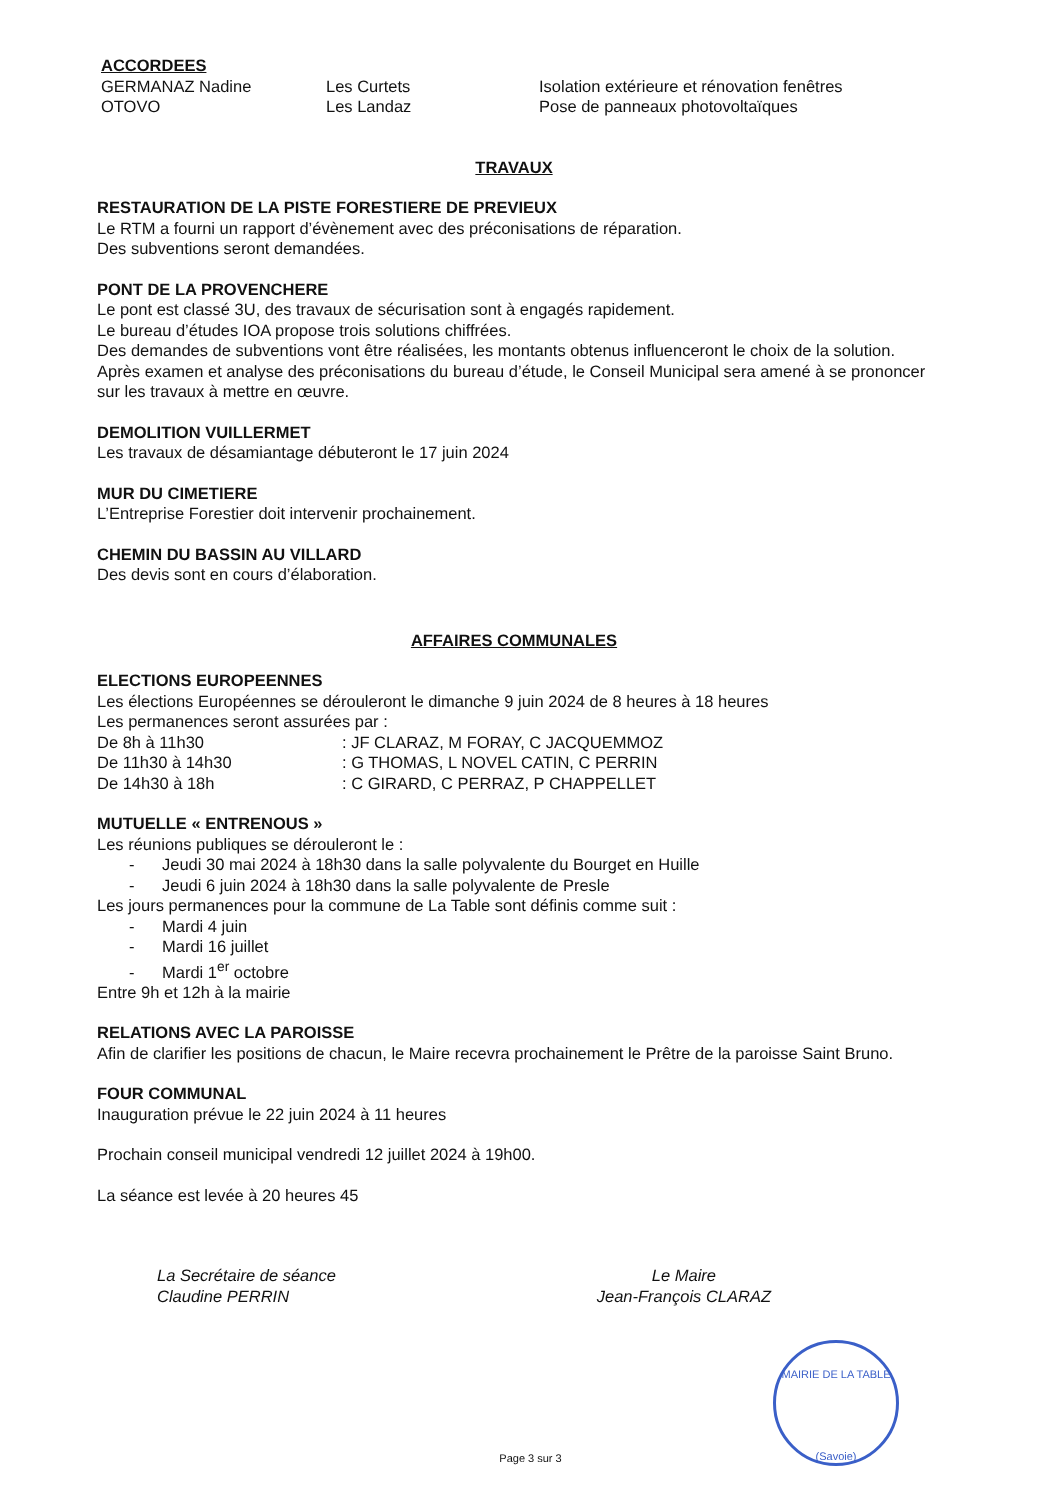ACCORDEES
| GERMANAZ Nadine | Les Curtets | Isolation extérieure et rénovation fenêtres |
| OTOVO | Les Landaz | Pose de panneaux photovoltaïques |
TRAVAUX
RESTAURATION DE LA PISTE FORESTIERE DE PREVIEUX
Le RTM a fourni un rapport d’évènement avec des préconisations de réparation.
Des subventions seront demandées.
PONT DE LA PROVENCHERE
Le pont est classé 3U, des travaux de sécurisation sont à engagés rapidement.
Le bureau d’études IOA propose trois solutions chiffrées.
Des demandes de subventions vont être réalisées, les montants obtenus influenceront le choix de la solution.
Après examen et analyse des préconisations du bureau d’étude, le Conseil Municipal sera amené à se prononcer sur les travaux à mettre en œuvre.
DEMOLITION VUILLERMET
Les travaux de désamiantage débuteront le 17 juin 2024
MUR DU CIMETIERE
L’Entreprise Forestier doit intervenir prochainement.
CHEMIN DU BASSIN AU VILLARD
Des devis sont en cours d’élaboration.
AFFAIRES COMMUNALES
ELECTIONS EUROPEENNES
Les élections Européennes se dérouleront le dimanche 9 juin 2024 de 8 heures à 18 heures
Les permanences seront assurées par :
| De 8h à 11h30 | : JF CLARAZ, M FORAY, C JACQUEMMOZ |
| De 11h30 à 14h30 | : G THOMAS, L NOVEL CATIN, C PERRIN |
| De 14h30 à 18h | : C GIRARD, C PERRAZ, P CHAPPELLET |
MUTUELLE « ENTRENOUS »
Les réunions publiques se dérouleront le :
- Jeudi 30 mai 2024 à 18h30 dans la salle polyvalente du Bourget en Huille
- Jeudi 6 juin 2024 à 18h30 dans la salle polyvalente de Presle
Les jours permanences pour la commune de La Table sont définis comme suit :
- Mardi 4 juin
- Mardi 16 juillet
- Mardi 1<sup>er</sup> octobre
Entre 9h et 12h à la mairie
RELATIONS AVEC LA PAROISSE
Afin de clarifier les positions de chacun, le Maire recevra prochainement le Prêtre de la paroisse Saint Bruno.
FOUR COMMUNAL
Inauguration prévue le 22 juin 2024 à 11 heures
Prochain conseil municipal vendredi 12 juillet 2024 à 19h00.
La séance est levée à 20 heures 45
La Secrétaire de séance
Claudine PERRIN
Le Maire
Jean-François CLARAZ
MAIRIE DE LA TABLE
(Savoie)
Page 3 sur 3